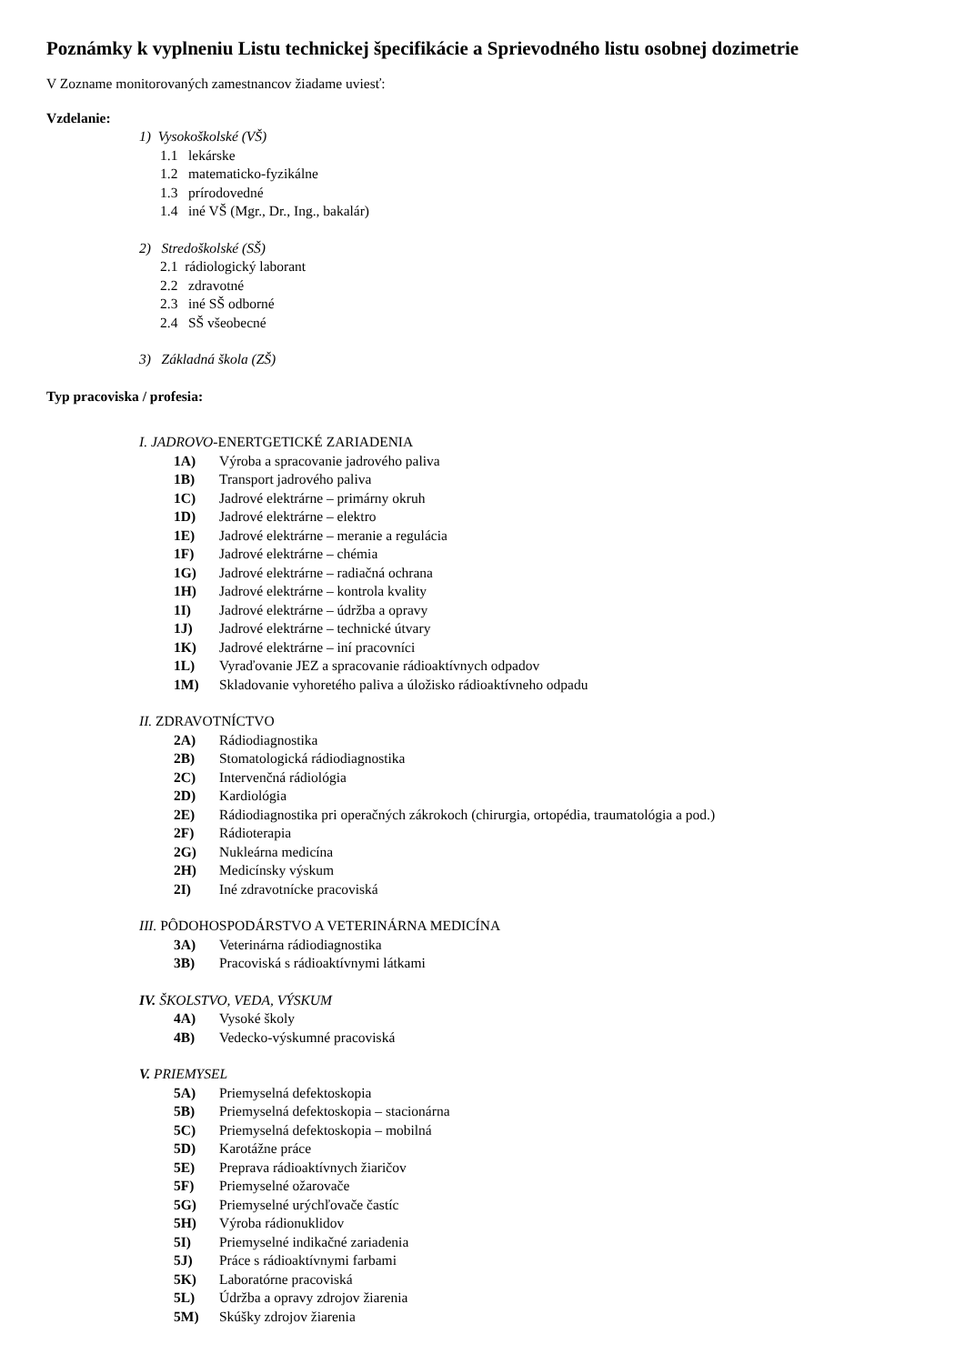Poznámky k vyplneniu Listu technickej špecifikácie a Sprievodného listu osobnej dozimetrie
V Zozname monitorovaných zamestnancov žiadame uviesť:
Vzdelanie:
1) Vysokoškolské (VŠ)
1.1 lekárske
1.2 matematicko-fyzikálne
1.3 prírodovedné
1.4 iné VŠ (Mgr., Dr., Ing., bakalár)
2) Stredoškolské (SŠ)
2.1 rádiologický laborant
2.2 zdravotné
2.3 iné SŠ odborné
2.4 SŠ všeobecné
3) Základná škola (ZŠ)
Typ pracoviska / profesia:
I. JADROVO-ENERTGETICKÉ ZARIADENIA
1A) Výroba a spracovanie jadrového paliva
1B) Transport jadrového paliva
1C) Jadrové elektrárne – primárny okruh
1D) Jadrové elektrárne – elektro
1E) Jadrové elektrárne – meranie a regulácia
1F) Jadrové elektrárne – chémia
1G) Jadrové elektrárne – radiačná ochrana
1H) Jadrové elektrárne – kontrola kvality
1I) Jadrové elektrárne – údržba a opravy
1J) Jadrové elektrárne – technické útvary
1K) Jadrové elektrárne – iní pracovníci
1L) Vyraďovanie JEZ a spracovanie rádioaktívnych odpadov
1M) Skladovanie vyhoretého paliva a úložisko rádioaktívneho odpadu
II. ZDRAVOTNÍCTVO
2A) Rádiodiagnostika
2B) Stomatologická rádiodiagnostika
2C) Intervenčná rádiológia
2D) Kardiológia
2E) Rádiodiagnostika pri operačných zákrokoch (chirurgia, ortopédia, traumatológia a pod.)
2F) Rádioterapia
2G) Nukleárna medicína
2H) Medicínsky výskum
2I) Iné zdravotnícke pracoviská
III. PÔDOHOSPODÁRSTVO A VETERINÁRNA MEDICÍNA
3A) Veterinárna rádiodiagnostika
3B) Pracoviská s rádioaktívnymi látkami
IV. ŠKOLSTVO, VEDA, VÝSKUM
4A) Vysoké školy
4B) Vedecko-výskumné pracoviská
V. PRIEMYSEL
5A) Priemyselná defektoskopia
5B) Priemyselná defektoskopia – stacionárna
5C) Priemyselná defektoskopia – mobilná
5D) Karotážne práce
5E) Preprava rádioaktívnych žiaričov
5F) Priemyselné ožarovače
5G) Priemyselné urýchľovače častíc
5H) Výroba rádionuklidov
5I) Priemyselné indikačné zariadenia
5J) Práce s rádioaktívnymi farbami
5K) Laboratórne pracoviská
5L) Údržba a opravy zdrojov žiarenia
5M) Skúšky zdrojov žiarenia